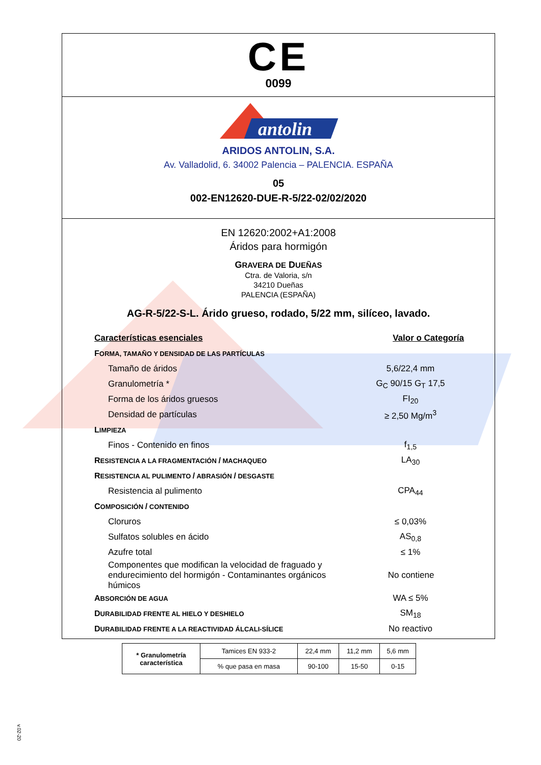CE
0099
antolin
ARIDOS ANTOLIN, S.A.
Av. Valladolid, 6. 34002 Palencia – PALENCIA. ESPAÑA
05
002-EN12620-DUE-R-5/22-02/02/2020
EN 12620:2002+A1:2008
Áridos para hormigón
GRAVERA DE DUEÑAS
Ctra. de Valoria, s/n
34210 Dueñas
PALENCIA (ESPAÑA)
AG-R-5/22-S-L. Árido grueso, rodado, 5/22 mm, silíceo, lavado.
Características esenciales Valor o Categoría
FORMA, TAMAÑO Y DENSIDAD DE LAS PARTÍCULAS
Tamaño de áridos 5,6/22,4 mm
Granulometría * G<sub>C</sub> 90/15 G<sub>T</sub> 17,5
Forma de los áridos gruesos FI<sub>20</sub>
Densidad de partículas ≥ 2,50 Mg/m<sup>3</sup>
LIMPIEZA
Finos - Contenido en finos f<sub>1,5</sub>
RESISTENCIA A LA FRAGMENTACIÓN / MACHAQUEO LA<sub>30</sub>
RESISTENCIA AL PULIMENTO / ABRASIÓN / DESGASTE
Resistencia al pulimento CPA<sub>44</sub>
COMPOSICIÓN / CONTENIDO
Cloruros ≤ 0,03%
Sulfatos solubles en ácido AS<sub>0,8</sub>
Azufre total ≤ 1%
Componentes que modifican la velocidad de fraguado y
endurecimiento del hormigón - Contaminantes orgánicos húmicos No contiene
ABSORCIÓN DE AGUA WA ≤ 5%
DURABILIDAD FRENTE AL HIELO Y DESHIELO SM<sub>18</sub>
DURABILIDAD FRENTE A LA REACTIVIDAD ÁLCALI-SÍLICE No reactivo
| * Granulometría característica | Tamices EN 933-2 | 22,4 mm | 11,2 mm | 5,6 mm |
| | % que pasa en masa | 90-100 | 15-50 | 0-15 |
v.02-20